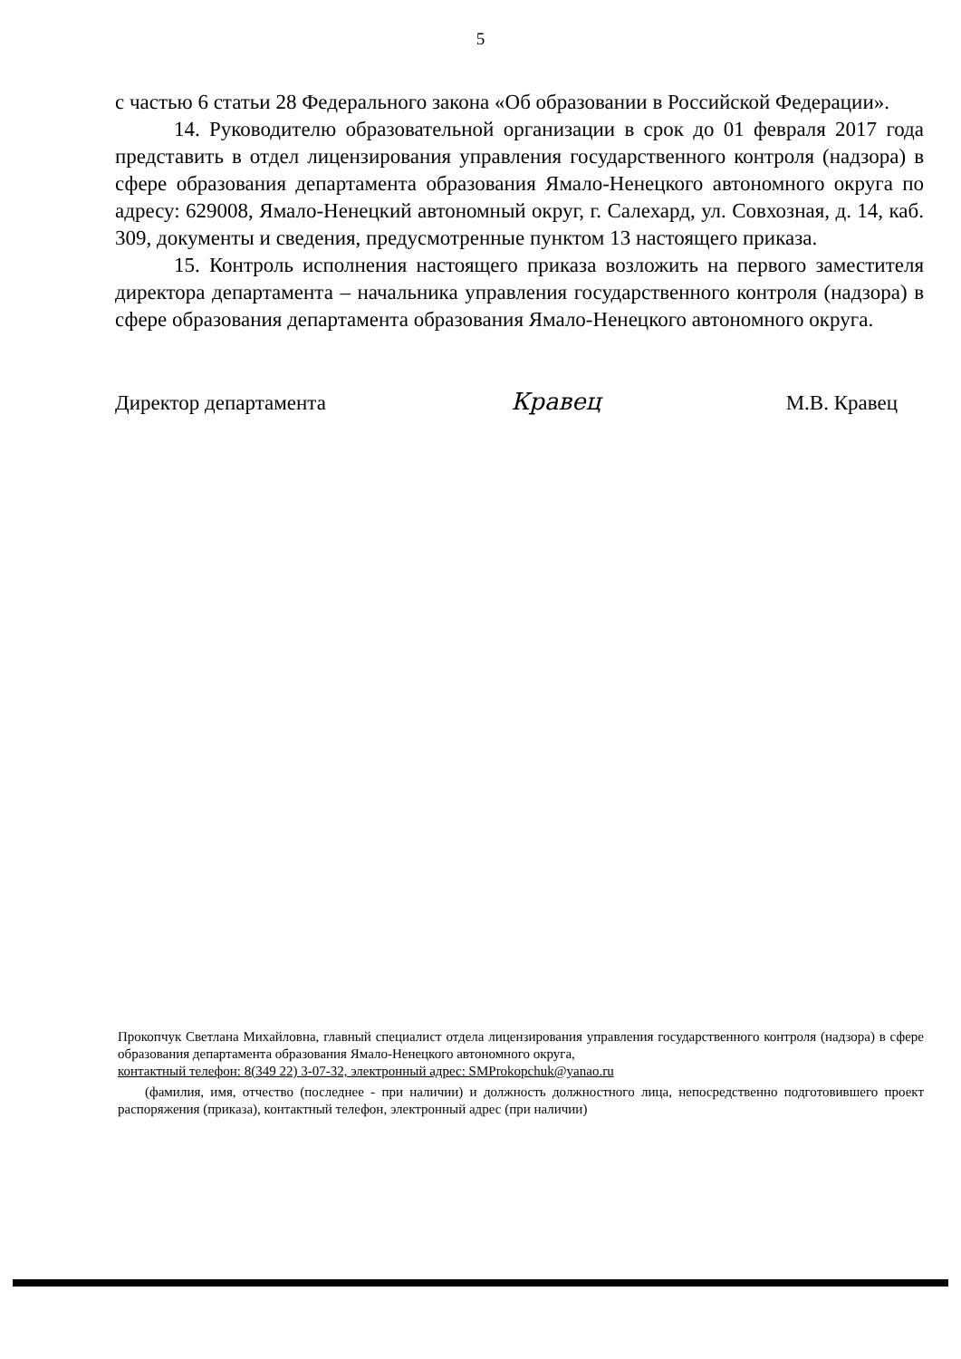5
с частью 6 статьи 28 Федерального закона «Об образовании в Российской Федерации».
14. Руководителю образовательной организации в срок до 01 февраля 2017 года представить в отдел лицензирования управления государственного контроля (надзора) в сфере образования департамента образования Ямало-Ненецкого автономного округа по адресу: 629008, Ямало-Ненецкий автономный округ, г. Салехард, ул. Совхозная, д. 14, каб. 309, документы и сведения, предусмотренные пунктом 13 настоящего приказа.
15. Контроль исполнения настоящего приказа возложить на первого заместителя директора департамента – начальника управления государственного контроля (надзора) в сфере образования департамента образования Ямало-Ненецкого автономного округа.
Директор департамента Кравец М.В. Кравец
Прокопчук Светлана Михайловна, главный специалист отдела лицензирования управления государственного контроля (надзора) в сфере образования департамента образования Ямало-Ненецкого автономного округа,
контактный телефон: 8(349 22) 3-07-32, электронный адрес: SMProkopchuk@yanao.ru
(фамилия, имя, отчество (последнее - при наличии) и должность должностного лица, непосредственно подготовившего проект распоряжения (приказа), контактный телефон, электронный адрес (при наличии)